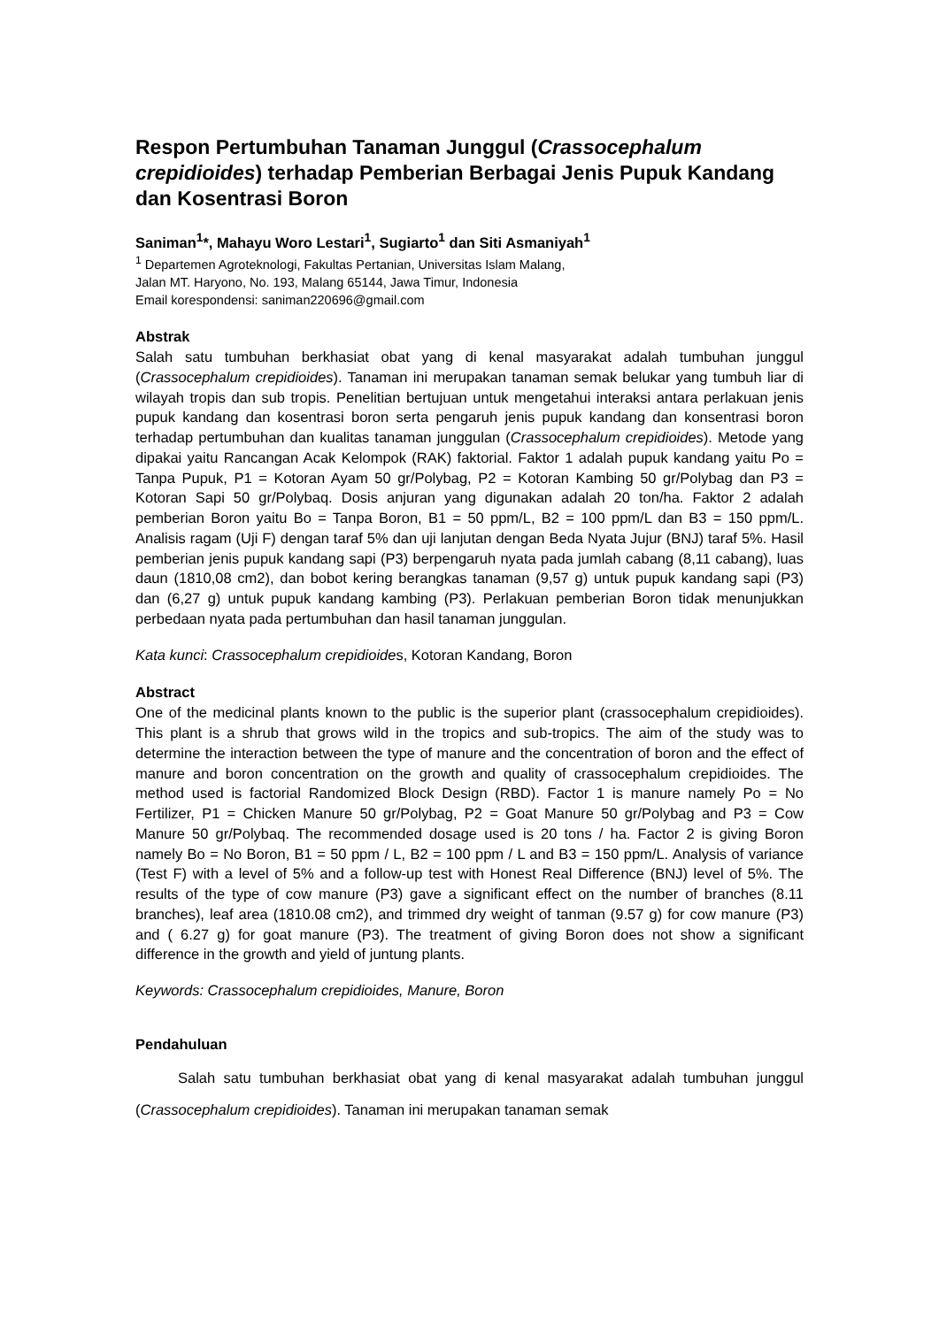Respon Pertumbuhan Tanaman Junggul (Crassocephalum crepidioides) terhadap Pemberian Berbagai Jenis Pupuk Kandang dan Kosentrasi Boron
Saniman<sup>1</sup>*, Mahayu Woro Lestari<sup>1</sup>, Sugiarto<sup>1</sup> dan Siti Asmaniyah<sup>1</sup>
<sup>1</sup> Departemen Agroteknologi, Fakultas Pertanian, Universitas Islam Malang,
Jalan MT. Haryono, No. 193, Malang 65144, Jawa Timur, Indonesia
Email korespondensi: saniman220696@gmail.com
Abstrak
Salah satu tumbuhan berkhasiat obat yang di kenal masyarakat adalah tumbuhan junggul (Crassocephalum crepidioides). Tanaman ini merupakan tanaman semak belukar yang tumbuh liar di wilayah tropis dan sub tropis. Penelitian bertujuan untuk mengetahui interaksi antara perlakuan jenis pupuk kandang dan kosentrasi boron serta pengaruh jenis pupuk kandang dan konsentrasi boron terhadap pertumbuhan dan kualitas tanaman junggulan (Crassocephalum crepidioides). Metode yang dipakai yaitu Rancangan Acak Kelompok (RAK) faktorial. Faktor 1 adalah pupuk kandang yaitu Po = Tanpa Pupuk, P1 = Kotoran Ayam 50 gr/Polybag, P2 = Kotoran Kambing 50 gr/Polybag dan P3 = Kotoran Sapi 50 gr/Polybaq. Dosis anjuran yang digunakan adalah 20 ton/ha. Faktor 2 adalah pemberian Boron yaitu Bo = Tanpa Boron, B1 = 50 ppm/L, B2 = 100 ppm/L dan B3 = 150 ppm/L. Analisis ragam (Uji F) dengan taraf 5% dan uji lanjutan dengan Beda Nyata Jujur (BNJ) taraf 5%. Hasil pemberian jenis pupuk kandang sapi (P3) berpengaruh nyata pada jumlah cabang (8,11 cabang), luas daun (1810,08 cm2), dan bobot kering berangkas tanaman (9,57 g) untuk pupuk kandang sapi (P3) dan (6,27 g) untuk pupuk kandang kambing (P3). Perlakuan pemberian Boron tidak menunjukkan perbedaan nyata pada pertumbuhan dan hasil tanaman junggulan.
Kata kunci: Crassocephalum crepidioides, Kotoran Kandang, Boron
Abstract
One of the medicinal plants known to the public is the superior plant (crassocephalum crepidioides). This plant is a shrub that grows wild in the tropics and sub-tropics. The aim of the study was to determine the interaction between the type of manure and the concentration of boron and the effect of manure and boron concentration on the growth and quality of crassocephalum crepidioides. The method used is factorial Randomized Block Design (RBD). Factor 1 is manure namely Po = No Fertilizer, P1 = Chicken Manure 50 gr/Polybag, P2 = Goat Manure 50 gr/Polybag and P3 = Cow Manure 50 gr/Polybaq. The recommended dosage used is 20 tons / ha. Factor 2 is giving Boron namely Bo = No Boron, B1 = 50 ppm / L, B2 = 100 ppm / L and B3 = 150 ppm/L. Analysis of variance (Test F) with a level of 5% and a follow-up test with Honest Real Difference (BNJ) level of 5%. The results of the type of cow manure (P3) gave a significant effect on the number of branches (8.11 branches), leaf area (1810.08 cm2), and trimmed dry weight of tanman (9.57 g) for cow manure (P3) and ( 6.27 g) for goat manure (P3). The treatment of giving Boron does not show a significant difference in the growth and yield of juntung plants.
Keywords: Crassocephalum crepidioides, Manure, Boron
Pendahuluan
Salah satu tumbuhan berkhasiat obat yang di kenal masyarakat adalah tumbuhan junggul (Crassocephalum crepidioides). Tanaman ini merupakan tanaman semak